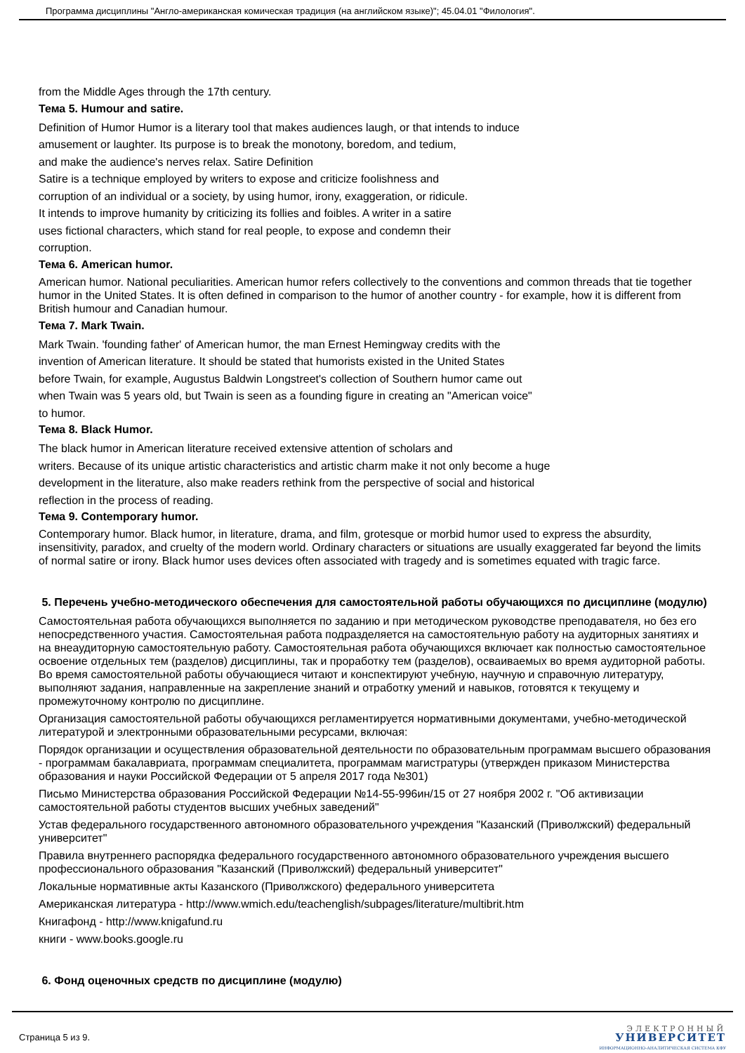Программа дисциплины "Англо-американская комическая традиция (на английском языке)"; 45.04.01 "Филология".
from the Middle Ages through the 17th century.
Тема 5. Humour and satire.
Definition of Humor Humor is a literary tool that makes audiences laugh, or that intends to induce
amusement or laughter. Its purpose is to break the monotony, boredom, and tedium,
and make the audience's nerves relax. Satire Definition
Satire is a technique employed by writers to expose and criticize foolishness and
corruption of an individual or a society, by using humor, irony, exaggeration, or ridicule.
It intends to improve humanity by criticizing its follies and foibles. A writer in a satire
uses fictional characters, which stand for real people, to expose and condemn their
corruption.
Тема 6. American humor.
American humor. National peculiarities. American humor refers collectively to the conventions and common threads that tie together humor in the United States. It is often defined in comparison to the humor of another country - for example, how it is different from British humour and Canadian humour.
Тема 7. Mark Twain.
Mark Twain. 'founding father' of American humor, the man Ernest Hemingway credits with the
invention of American literature. It should be stated that humorists existed in the United States
before Twain, for example, Augustus Baldwin Longstreet's collection of Southern humor came out
when Twain was 5 years old, but Twain is seen as a founding figure in creating an "American voice"
to humor.
Тема 8. Black Humor.
The black humor in American literature received extensive attention of scholars and
writers. Because of its unique artistic characteristics and artistic charm make it not only become a huge
development in the literature, also make readers rethink from the perspective of social and historical
reflection in the process of reading.
Тема 9. Contemporary humor.
Contemporary humor. Black humor, in literature, drama, and film, grotesque or morbid humor used to express the absurdity, insensitivity, paradox, and cruelty of the modern world. Ordinary characters or situations are usually exaggerated far beyond the limits of normal satire or irony. Black humor uses devices often associated with tragedy and is sometimes equated with tragic farce.
5. Перечень учебно-методического обеспечения для самостоятельной работы обучающихся по дисциплине (модулю)
Самостоятельная работа обучающихся выполняется по заданию и при методическом руководстве преподавателя, но без его непосредственного участия. Самостоятельная работа подразделяется на самостоятельную работу на аудиторных занятиях и на внеаудиторную самостоятельную работу. Самостоятельная работа обучающихся включает как полностью самостоятельное освоение отдельных тем (разделов) дисциплины, так и проработку тем (разделов), осваиваемых во время аудиторной работы. Во время самостоятельной работы обучающиеся читают и конспектируют учебную, научную и справочную литературу, выполняют задания, направленные на закрепление знаний и отработку умений и навыков, готовятся к текущему и промежуточному контролю по дисциплине.
Организация самостоятельной работы обучающихся регламентируется нормативными документами, учебно-методической литературой и электронными образовательными ресурсами, включая:
Порядок организации и осуществления образовательной деятельности по образовательным программам высшего образования - программам бакалавриата, программам специалитета, программам магистратуры (утвержден приказом Министерства образования и науки Российской Федерации от 5 апреля 2017 года №301)
Письмо Министерства образования Российской Федерации №14-55-996ин/15 от 27 ноября 2002 г. "Об активизации самостоятельной работы студентов высших учебных заведений"
Устав федерального государственного автономного образовательного учреждения "Казанский (Приволжский) федеральный университет"
Правила внутреннего распорядка федерального государственного автономного образовательного учреждения высшего профессионального образования "Казанский (Приволжский) федеральный университет"
Локальные нормативные акты Казанского (Приволжского) федерального университета
Американская литература - http://www.wmich.edu/teachenglish/subpages/literature/multibrit.htm
Книгафонд - http://www.knigafund.ru
книги - www.books.google.ru
6. Фонд оценочных средств по дисциплине (модулю)
Страница 5 из 9.
ЭЛЕКТРОННЫЙ
УНИВЕРСИТЕТ
ИНФОРМАЦИОННО-АНАЛИТИЧЕСКАЯ СИСТЕМА КФУ